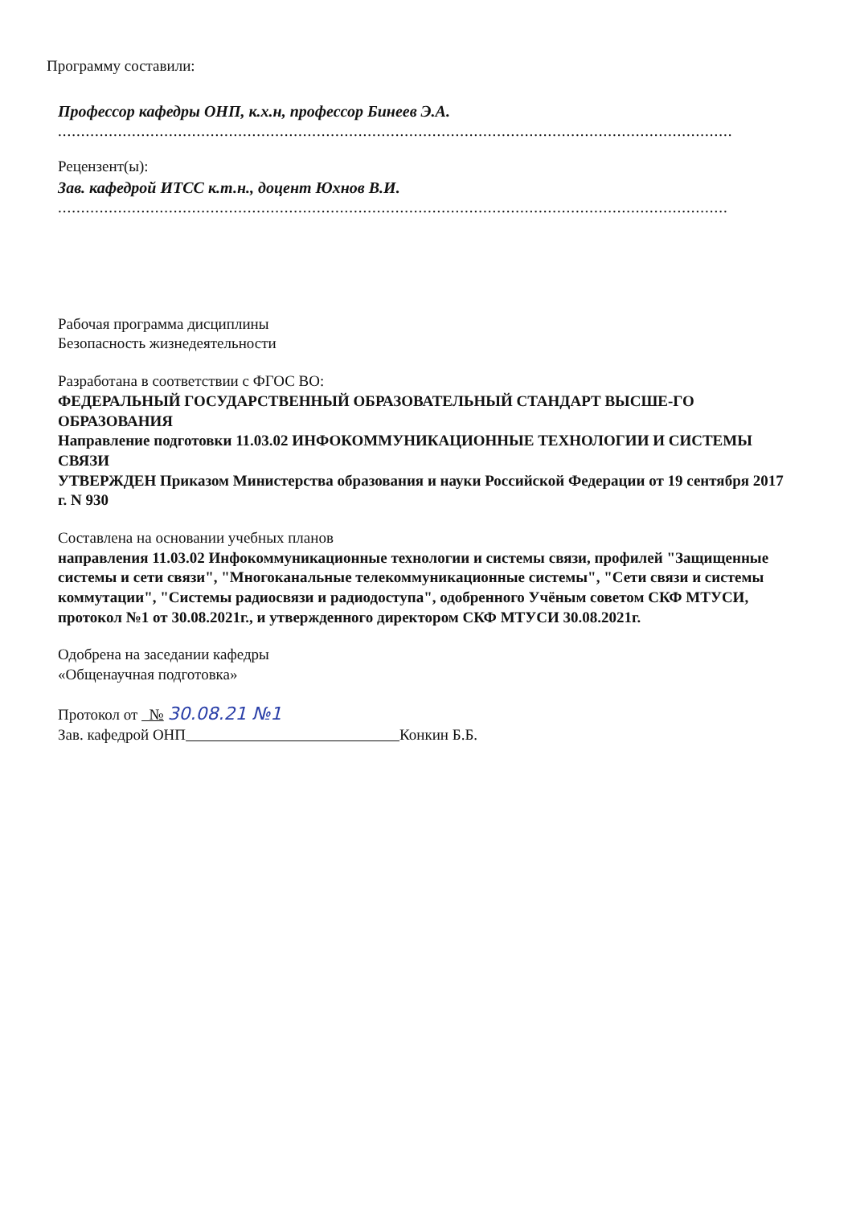Программу составили:
Профессор кафедры ОНП, к.х.н, профессор Бинеев Э.А.
.................................................................................................................................................. .
Рецензент(ы):
Зав. кафедрой ИТСС к.т.н., доцент Юхнов В.И.
................................................................................................................................................. .
Рабочая программа дисциплины
Безопасность жизнедеятельности
Разработана в соответствии с ФГОС ВО:
ФЕДЕРАЛЬНЫЙ ГОСУДАРСТВЕННЫЙ ОБРАЗОВАТЕЛЬНЫЙ СТАНДАРТ ВЫСШЕ-ГО ОБРАЗОВАНИЯ
Направление подготовки 11.03.02 ИНФОКОММУНИКАЦИОННЫЕ ТЕХНОЛОГИИ И СИСТЕМЫ СВЯЗИ
УТВЕРЖДЕН Приказом Министерства образования и науки Российской Федерации от 19 сентября 2017 г. N 930
Составлена на основании учебных планов
направления 11.03.02 Инфокоммуникационные технологии и системы связи, профилей "Защищенные системы и сети связи", "Многоканальные телекоммуникационные системы", "Сети связи и системы коммутации", "Системы радиосвязи и радиодоступа", одобренного Учёным советом СКФ МТУСИ, протокол №1 от 30.08.2021г., и утвержденного директором СКФ МТУСИ 30.08.2021г.
Одобрена на заседании кафедры
«Общенаучная подготовка»
Протокол от № 30.08.21 №1
Зав. кафедрой ОНП Конкин Б.Б.